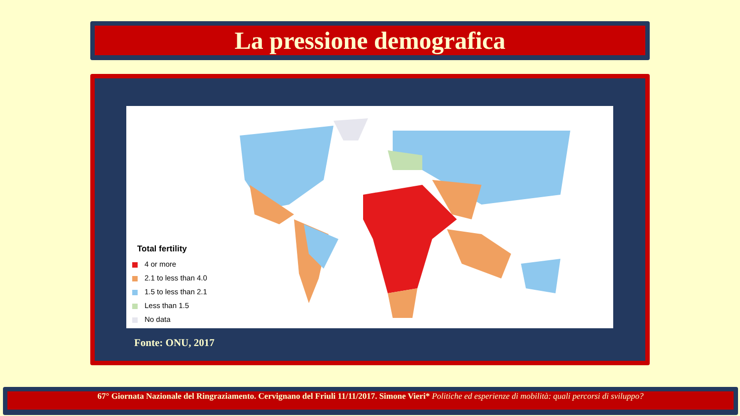La pressione demografica
Total fertility
4 or more
2.1 to less than 4.0
1.5 to less than 2.1
Less than 1.5
No data
Fonte: ONU, 2017
67° Giornata Nazionale del Ringraziamento. Cervignano del Friuli 11/11/2017. Simone Vieri* Politiche ed esperienze di mobilità: quali percorsi di sviluppo?